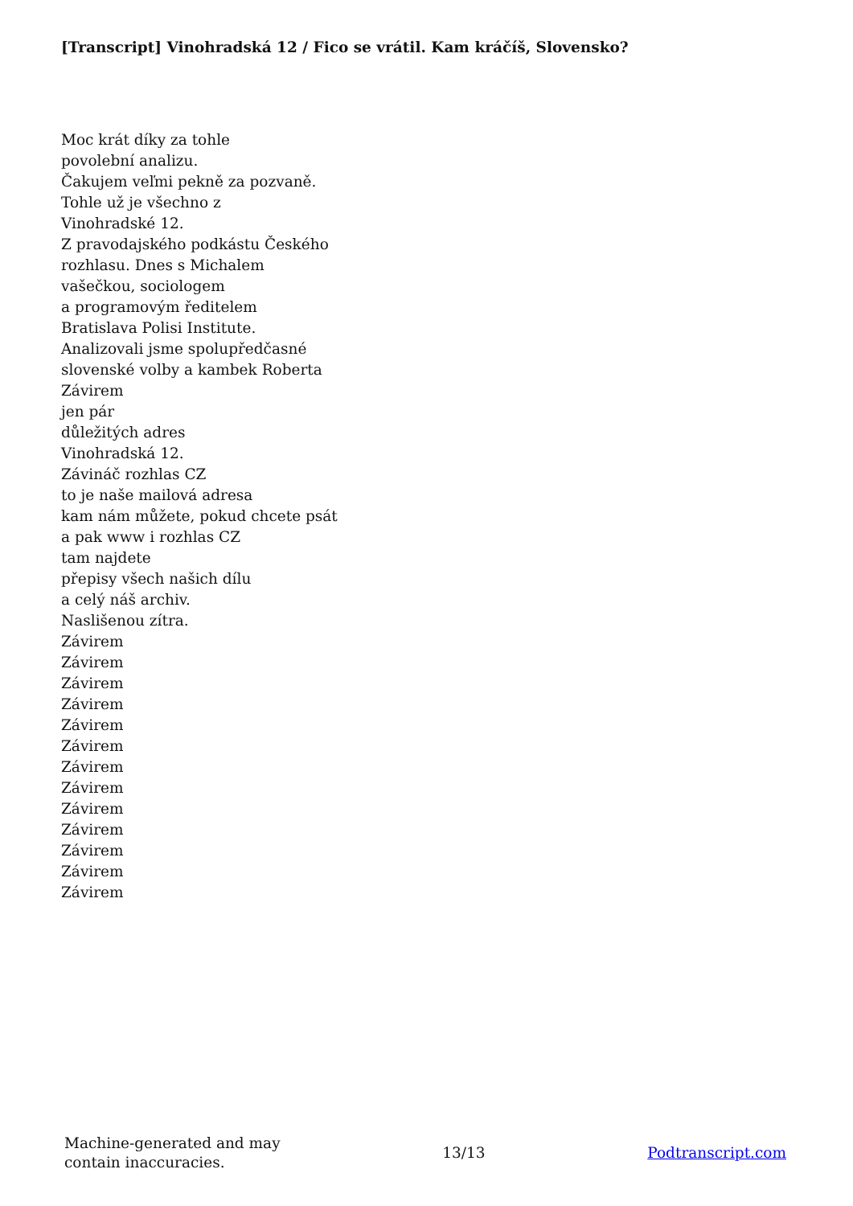[Transcript] Vinohradská 12 / Fico se vrátil. Kam kráčíš, Slovensko?
Moc krát díky za tohle
povolební analizu.
Čakujem veľmi pekně za pozvaně.
Tohle už je všechno z
Vinohradské 12.
Z pravodajského podkástu Českého
rozhlasu. Dnes s Michalem
vašečkou, sociologem
a programovým ředitelem
Bratislava Polisi Institute.
Analizovali jsme spolupředčasné
slovenské volby a kambek Roberta
Závirem
jen pár
důležitých adres
Vinohradská 12.
Závináč rozhlas CZ
to je naše mailová adresa
kam nám můžete, pokud chcete psát
a pak www i rozhlas CZ
tam najdete
přepisy všech našich dílu
a celý náš archiv.
Naslišenou zítra.
Závirem
Závirem
Závirem
Závirem
Závirem
Závirem
Závirem
Závirem
Závirem
Závirem
Závirem
Závirem
Závirem
Machine-generated and may
contain inaccuracies.
13/13 Podtranscript.com